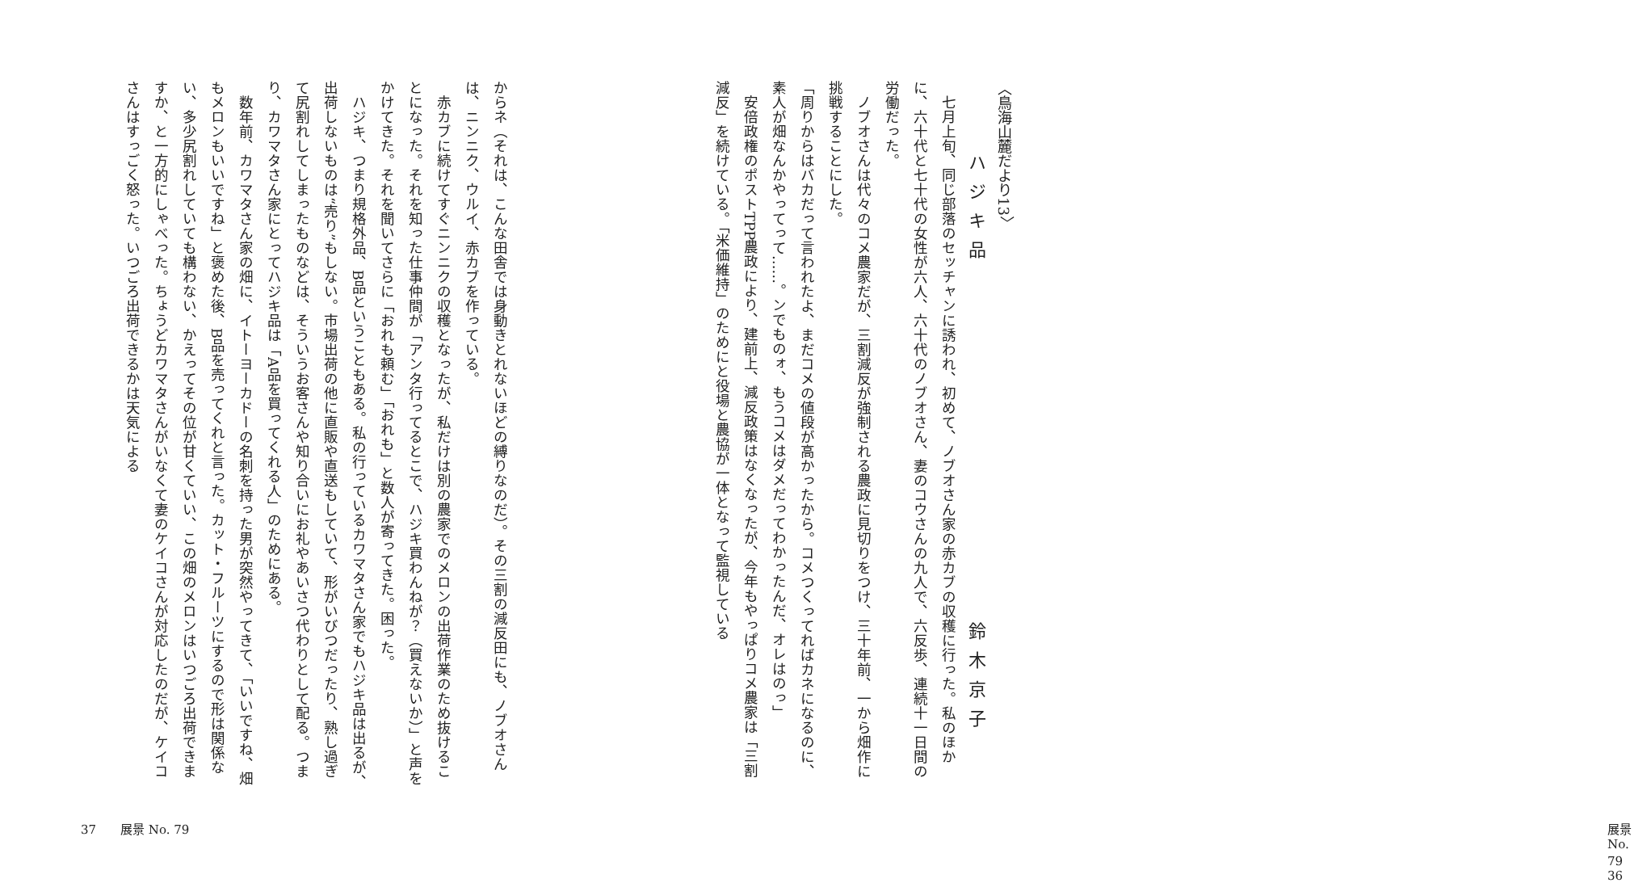〈鳥海山麓だより13〉
ハジキ品　鈴木京子
　七月上旬、同じ部落のセッチャンに誘われ、初めて、ノブオさん家の赤カブの収穫に行った。私のほかに、六十代と七十代の女性が六人、六十代のノブオさん、妻のコウさんの九人で、六反歩、連続十一日間の労働だった。
　ノブオさんは代々のコメ農家だが、三割減反が強制される農政に見切りをつけ、三十年前、一から畑作に挑戦することにした。
「周りからはバカだって言われたよ、まだコメの値段が高かったから。コメつくってればカネになるのに、素人が畑なんかやってって……。ンでものォ、もうコメはダメだってわかったんだ、オレはのっ」
　安倍政権のポストTPP農政により、建前上、減反政策はなくなったが、今年もやっぱりコメ農家は「三割減反」を続けている。「米価維持」のためにと役場と農協が一体となって監視している
展景 No. 79　　36
からネ（それは、こんな田舎では身動きとれないほどの縛りなのだ）。その三割の減反田にも、ノブオさんは、ニンニク、ウルイ、赤カブを作っている。
　赤カブに続けてすぐニンニクの収穫となったが、私だけは別の農家でのメロンの出荷作業のため抜けることになった。それを知った仕事仲間が「アンタ行ってるとこで、ハジキ買わんねが？（買えないか）」と声をかけてきた。それを聞いてさらに「おれも頼む」「おれも」と数人が寄ってきた。困った。
　ハジキ、つまり規格外品、B品ということもある。私の行っているカワマタさん家でもハジキ品は出るが、出荷しないものは“売り”もしない。市場出荷の他に直販や直送もしていて、形がいびつだったり、熟し過ぎて尻割れしてしまったものなどは、そういうお客さんや知り合いにお礼やあいさつ代わりとして配る。つまり、カワマタさん家にとってハジキ品は「A品を買ってくれる人」のためにある。
　数年前、カワマタさん家の畑に、イトーヨーカドーの名刺を持った男が突然やってきて、「いいですね、畑もメロンもいいですね」と褒めた後、B品を売ってくれと言った。カット・フルーツにするので形は関係ない、多少尻割れしていても構わない、かえってその位が甘くていい、この畑のメロンはいつごろ出荷できますか、と一方的にしゃべった。ちょうどカワマタさんがいなくて妻のケイコさんが対応したのだが、ケイコさんはすっごく怒った。いつごろ出荷できるかは天気による
37　　展景 No. 79